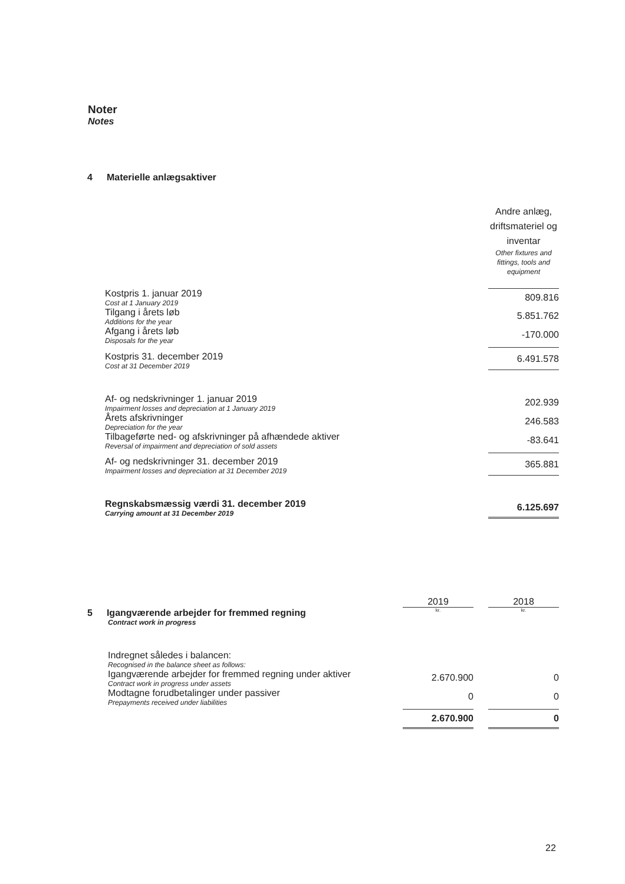Noter
Notes
4 Materielle anlægsaktiver
| | Andre anlæg, driftsmateriel og inventar Other fixtures and fittings, tools and equipment |
| Kostpris 1. januar 2019 Cost at 1 January 2019 | 809.816 |
| Tilgang i årets løb Additions for the year | 5.851.762 |
| Afgang i årets løb Disposals for the year | -170.000 |
| Kostpris 31. december 2019 Cost at 31 December 2019 | 6.491.578 |
| Af- og nedskrivninger 1. januar 2019 Impairment losses and depreciation at 1 January 2019 | 202.939 |
| Årets afskrivninger Depreciation for the year | 246.583 |
| Tilbageførte ned- og afskrivninger på afhændede aktiver Reversal of impairment and depreciation of sold assets | -83.641 |
| Af- og nedskrivninger 31. december 2019 Impairment losses and depreciation at 31 December 2019 | 365.881 |
| Regnskabsmæssig værdi 31. december 2019 Carrying amount at 31 December 2019 | 6.125.697 |
| | 2019 | | 2018 |
| 5 Igangværende arbejder for fremmed regning Contract work in progress | kr. | | kr. |
| Indregnet således i balancen: Recognised in the balance sheet as follows: | | | |
| Igangværende arbejder for fremmed regning under aktiver Contract work in progress under assets | 2.670.900 | | 0 |
| Modtagne forudbetalinger under passiver Prepayments received under liabilities | 0 | | 0 |
| | 2.670.900 | | 0 |
22